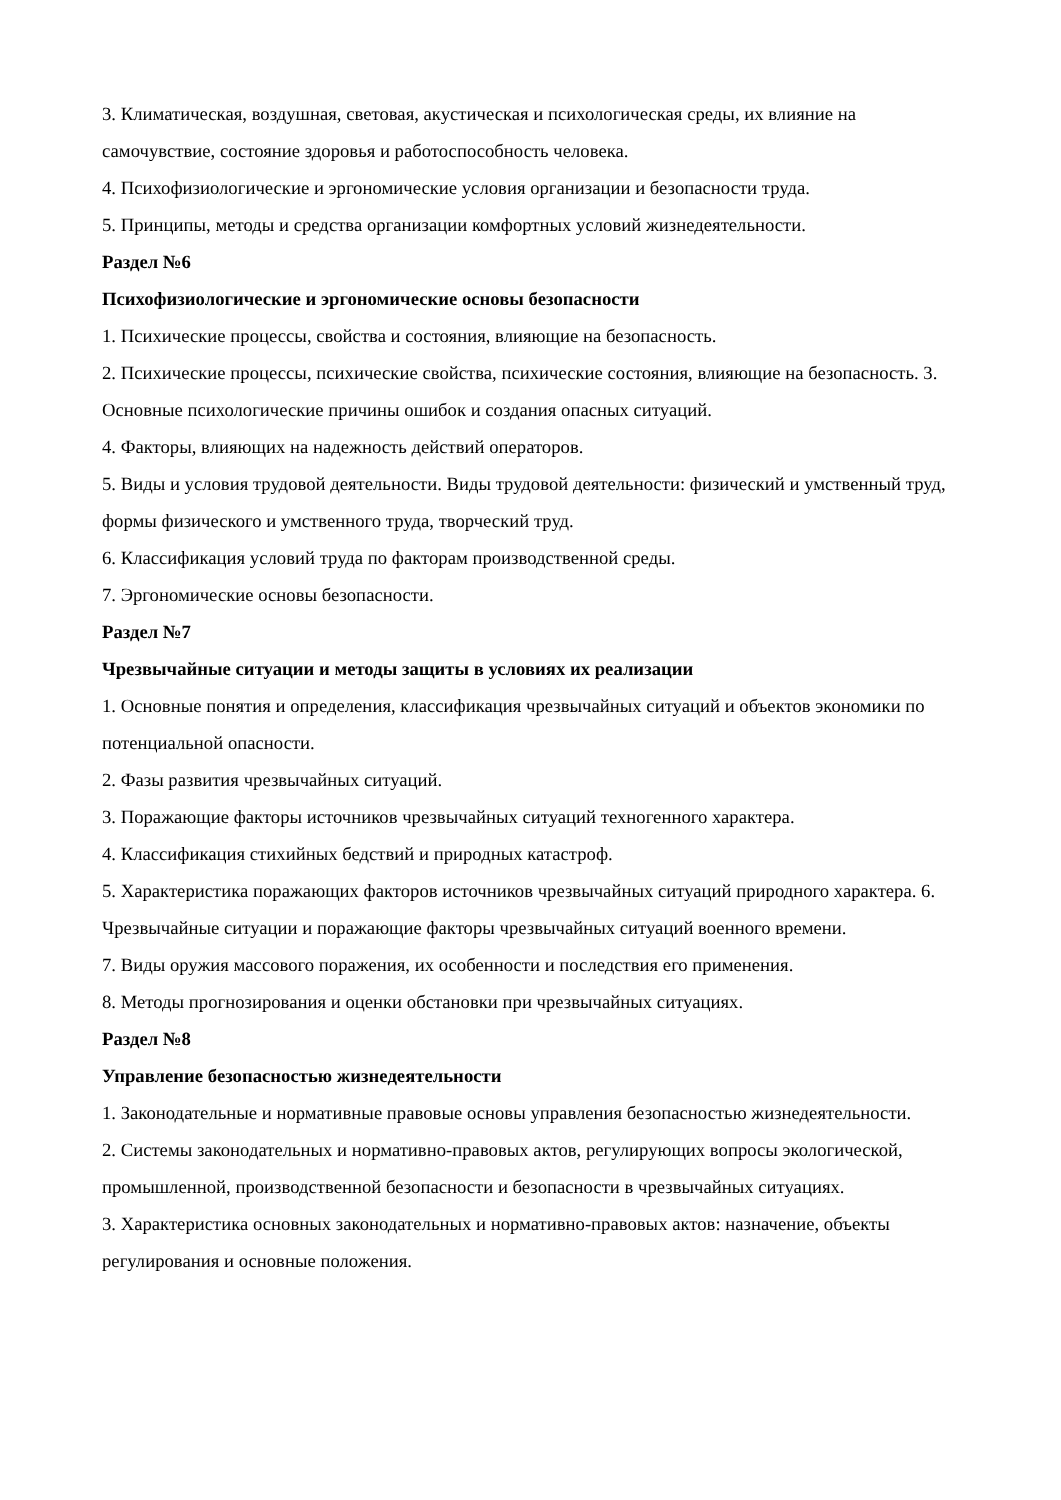3. Климатическая, воздушная, световая, акустическая и психологическая среды, их влияние на самочувствие, состояние здоровья и работоспособность человека.
4. Психофизиологические и эргономические условия организации и безопасности труда.
5. Принципы, методы и средства организации комфортных условий жизнедеятельности.
Раздел №6
Психофизиологические и эргономические основы безопасности
1. Психические процессы, свойства и состояния, влияющие на безопасность.
2. Психические процессы, психические свойства, психические состояния, влияющие на безопасность. 3. Основные психологические причины ошибок и создания опасных ситуаций.
4. Факторы, влияющих на надежность действий операторов.
5. Виды и условия трудовой деятельности. Виды трудовой деятельности: физический и умственный труд, формы физического и умственного труда, творческий труд.
6. Классификация условий труда по факторам производственной среды.
7. Эргономические основы безопасности.
Раздел №7
Чрезвычайные ситуации и методы защиты в условиях их реализации
1. Основные понятия и определения, классификация чрезвычайных ситуаций и объектов экономики по потенциальной опасности.
2. Фазы развития чрезвычайных ситуаций.
3. Поражающие факторы источников чрезвычайных ситуаций техногенного характера.
4. Классификация стихийных бедствий и природных катастроф.
5. Характеристика поражающих факторов источников чрезвычайных ситуаций природного характера. 6. Чрезвычайные ситуации и поражающие факторы чрезвычайных ситуаций военного времени.
7. Виды оружия массового поражения, их особенности и последствия его применения.
8. Методы прогнозирования и оценки обстановки при чрезвычайных ситуациях.
Раздел №8
Управление безопасностью жизнедеятельности
1. Законодательные и нормативные правовые основы управления безопасностью жизнедеятельности.
2. Системы законодательных и нормативно-правовых актов, регулирующих вопросы экологической, промышленной, производственной безопасности и безопасности в чрезвычайных ситуациях.
3. Характеристика основных законодательных и нормативно-правовых актов: назначение, объекты регулирования и основные положения.